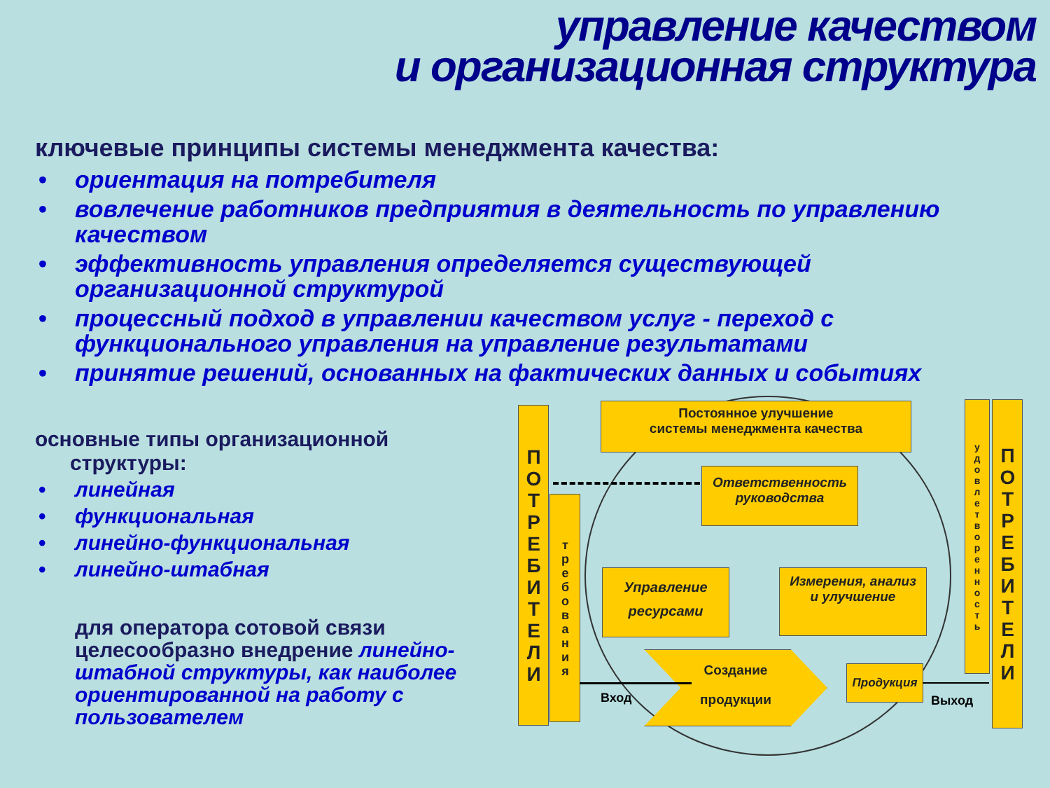управление качеством
и организационная структура
ключевые принципы системы менеджмента качества:
• ориентация на потребителя
• вовлечение работников предприятия в деятельность по управлению качеством
• эффективность управления определяется существующей организационной структурой
• процессный подход в управлении качеством услуг - переход с функционального управления на управление результатами
• принятие решений, основанных на фактических данных и событиях
основные типы организационной
структуры:
• линейная
• функциональная
• линейно-функциональная
• линейно-штабная
для оператора сотовой связи целесообразно внедрение линейно-штабной структуры, как наиболее ориентированной на работу с пользователем
ПОТРЕБИТЕЛИ
требования
Постоянное улучшение
системы менеджмента качества
Ответственность
руководства
Управление
ресурсами
Измерения, анализ
и улучшение
Создание
продукции
Продукция
Вход Выход
удовлетворенность
ПОТРЕБИТЕЛИ